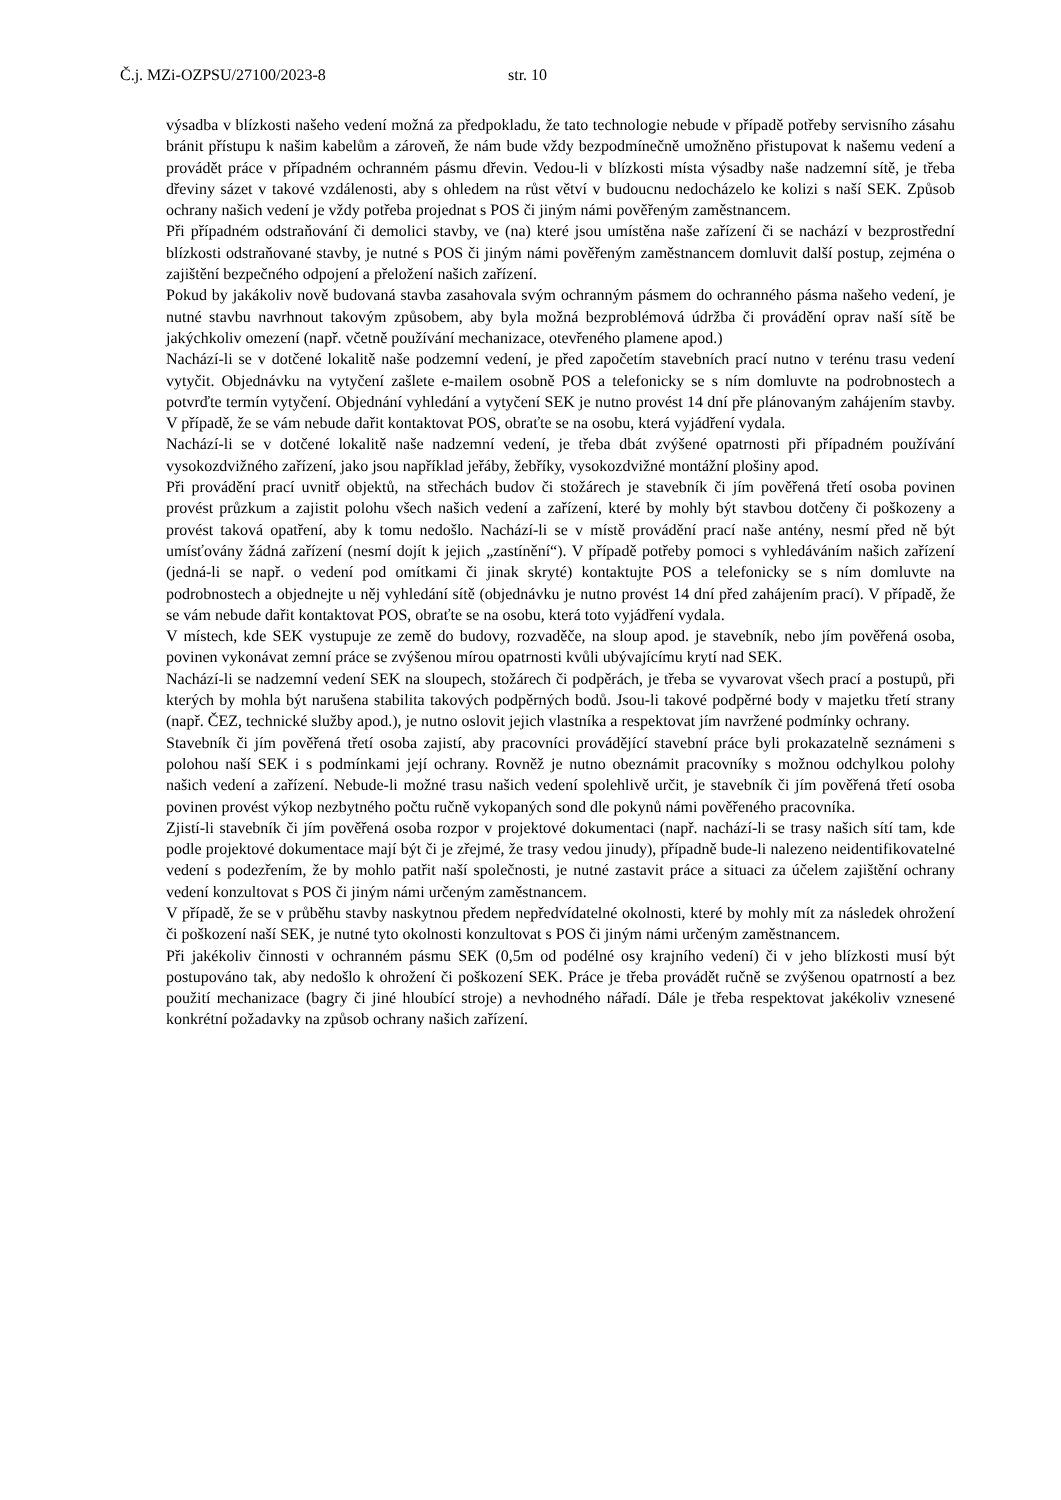Č.j. MZi-OZPSU/27100/2023-8 str. 10
výsadba v blízkosti našeho vedení možná za předpokladu, že tato technologie nebude v případě potřeby servisního zásahu bránit přístupu k našim kabelům a zároveň, že nám bude vždy bezpodmínečně umožněno přistupovat k našemu vedení a provádět práce v případném ochranném pásmu dřevin. Vedou-li v blízkosti místa výsadby naše nadzemní sítě, je třeba dřeviny sázet v takové vzdálenosti, aby s ohledem na růst větví v budoucnu nedocházelo ke kolizi s naší SEK. Způsob ochrany našich vedení je vždy potřeba projednat s POS či jiným námi pověřeným zaměstnancem.
Při případném odstraňování či demolici stavby, ve (na) které jsou umístěna naše zařízení či se nachází v bezprostřední blízkosti odstraňované stavby, je nutné s POS či jiným námi pověřeným zaměstnancem domluvit další postup, zejména o zajištění bezpečného odpojení a přeložení našich zařízení.
Pokud by jakákoliv nově budovaná stavba zasahovala svým ochranným pásmem do ochranného pásma našeho vedení, je nutné stavbu navrhnout takovým způsobem, aby byla možná bezproblémová údržba či provádění oprav naší sítě be jakýchkoliv omezení (např. včetně používání mechanizace, otevřeného plamene apod.)
Nachází-li se v dotčené lokalitě naše podzemní vedení, je před započetím stavebních prací nutno v terénu trasu vedení vytyčit. Objednávku na vytyčení zašlete e-mailem osobně POS a telefonicky se s ním domluvte na podrobnostech a potvrďte termín vytyčení. Objednání vyhledání a vytyčení SEK je nutno provést 14 dní pře plánovaným zahájením stavby. V případě, že se vám nebude dařit kontaktovat POS, obraťte se na osobu, která vyjádření vydala.
Nachází-li se v dotčené lokalitě naše nadzemní vedení, je třeba dbát zvýšené opatrnosti při případném používání vysokozdvižného zařízení, jako jsou například jeřáby, žebříky, vysokozdvižné montážní plošiny apod.
Při provádění prací uvnitř objektů, na střechách budov či stožárech je stavebník či jím pověřená třetí osoba povinen provést průzkum a zajistit polohu všech našich vedení a zařízení, které by mohly být stavbou dotčeny či poškozeny a provést taková opatření, aby k tomu nedošlo. Nachází-li se v místě provádění prací naše antény, nesmí před ně být umísťovány žádná zařízení (nesmí dojít k jejich „zastínění“). V případě potřeby pomoci s vyhledáváním našich zařízení (jedná-li se např. o vedení pod omítkami či jinak skryté) kontaktujte POS a telefonicky se s ním domluvte na podrobnostech a objednejte u něj vyhledání sítě (objednávku je nutno provést 14 dní před zahájením prací). V případě, že se vám nebude dařit kontaktovat POS, obraťte se na osobu, která toto vyjádření vydala.
V místech, kde SEK vystupuje ze země do budovy, rozvaděče, na sloup apod. je stavebník, nebo jím pověřená osoba, povinen vykonávat zemní práce se zvýšenou mírou opatrnosti kvůli ubývajícímu krytí nad SEK.
Nachází-li se nadzemní vedení SEK na sloupech, stožárech či podpěrách, je třeba se vyvarovat všech prací a postupů, při kterých by mohla být narušena stabilita takových podpěrných bodů. Jsou-li takové podpěrné body v majetku třetí strany (např. ČEZ, technické služby apod.), je nutno oslovit jejich vlastníka a respektovat jím navržené podmínky ochrany.
Stavebník či jím pověřená třetí osoba zajistí, aby pracovníci provádějící stavební práce byli prokazatelně seznámeni s polohou naší SEK i s podmínkami její ochrany. Rovněž je nutno obeznámit pracovníky s možnou odchylkou polohy našich vedení a zařízení. Nebude-li možné trasu našich vedení spolehlivě určit, je stavebník či jím pověřená třetí osoba povinen provést výkop nezbytného počtu ručně vykopaných sond dle pokynů námi pověřeného pracovníka.
Zjistí-li stavebník či jím pověřená osoba rozpor v projektové dokumentaci (např. nachází-li se trasy našich sítí tam, kde podle projektové dokumentace mají být či je zřejmé, že trasy vedou jinudy), případně bude-li nalezeno neidentifikovatelné vedení s podezřením, že by mohlo patřit naší společnosti, je nutné zastavit práce a situaci za účelem zajištění ochrany vedení konzultovat s POS či jiným námi určeným zaměstnancem.
V případě, že se v průběhu stavby naskytnou předem nepředvídatelné okolnosti, které by mohly mít za následek ohrožení či poškození naší SEK, je nutné tyto okolnosti konzultovat s POS či jiným námi určeným zaměstnancem.
Při jakékoliv činnosti v ochranném pásmu SEK (0,5m od podélné osy krajního vedení) či v jeho blízkosti musí být postupováno tak, aby nedošlo k ohrožení či poškození SEK. Práce je třeba provádět ručně se zvýšenou opatrností a bez použití mechanizace (bagry či jiné hloubící stroje) a nevhodného nářadí. Dále je třeba respektovat jakékoliv vznesené konkrétní požadavky na způsob ochrany našich zařízení.